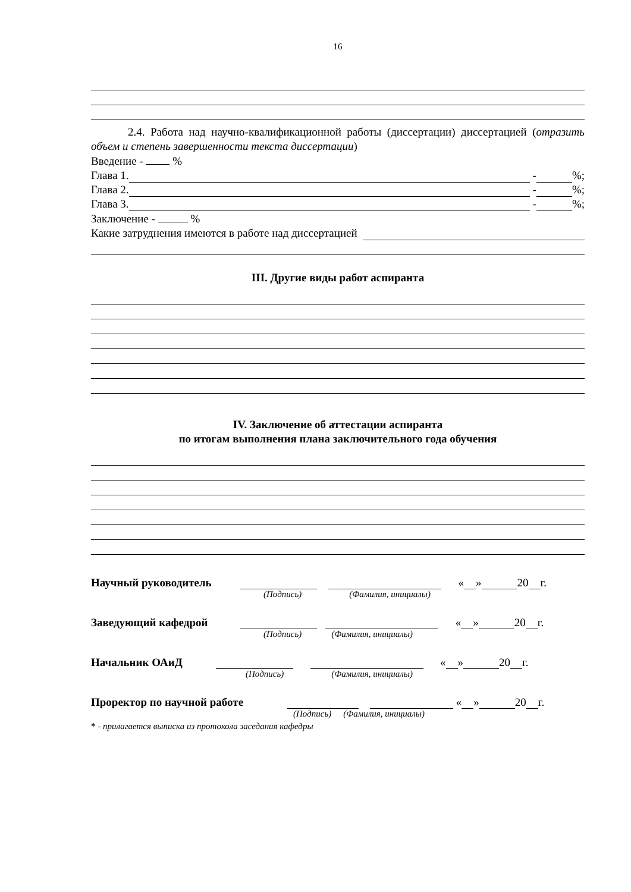16
2.4. Работа над научно-квалификационной работы (диссертации) диссертацией (отразить объем и степень завершенности текста диссертации)
Введение - %
Глава 1. - %;
Глава 2. - %;
Глава 3. - %;
Заключение - %
Какие затруднения имеются в работе над диссертацией
III. Другие виды работ аспиранта
IV. Заключение об аттестации аспиранта
по итогам выполнения плана заключительного года обучения
Научный руководитель « » 20 г.
(Подпись) (Фамилия, инициалы)
Заведующий кафедрой « » 20 г.
(Подпись) (Фамилия, инициалы)
Начальник ОАиД « » 20 г.
(Подпись) (Фамилия, инициалы)
Проректор по научной работе « » 20 г.
(Подпись) (Фамилия, инициалы)
* - прилагается выписка из протокола заседания кафедры